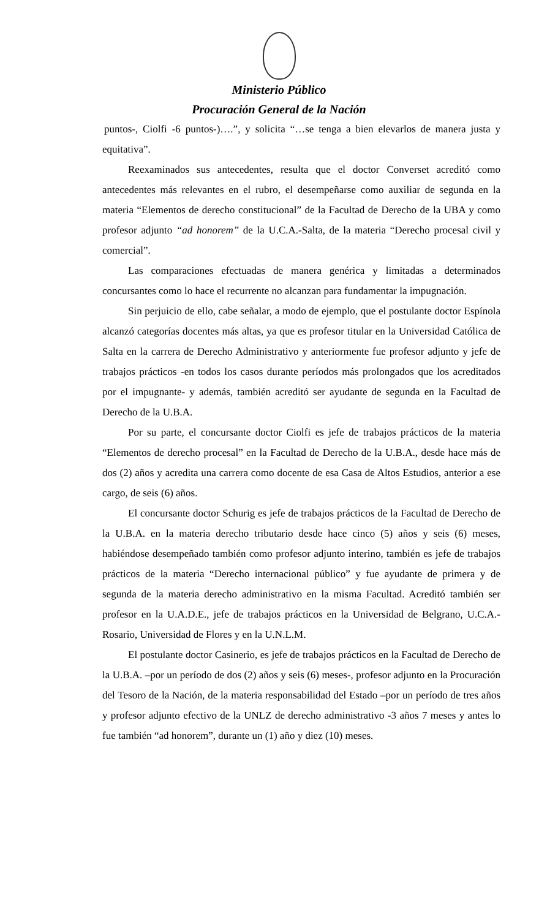Ministerio Público
Procuración General de la Nación
puntos-, Ciolfi -6 puntos-)….”, y solicita “…se tenga a bien elevarlos de manera justa y equitativa”.
Reexaminados sus antecedentes, resulta que el doctor Converset acreditó como antecedentes más relevantes en el rubro, el desempeñarse como auxiliar de segunda en la materia “Elementos de derecho constitucional” de la Facultad de Derecho de la UBA y como profesor adjunto “ad honorem” de la U.C.A.-Salta, de la materia “Derecho procesal civil y comercial”.
Las comparaciones efectuadas de manera genérica y limitadas a determinados concursantes como lo hace el recurrente no alcanzan para fundamentar la impugnación.
Sin perjuicio de ello, cabe señalar, a modo de ejemplo, que el postulante doctor Espínola alcanzó categorías docentes más altas, ya que es profesor titular en la Universidad Católica de Salta en la carrera de Derecho Administrativo y anteriormente fue profesor adjunto y jefe de trabajos prácticos -en todos los casos durante períodos más prolongados que los acreditados por el impugnante- y además, también acreditó ser ayudante de segunda en la Facultad de Derecho de la U.B.A.
Por su parte, el concursante doctor Ciolfi es jefe de trabajos prácticos de la materia “Elementos de derecho procesal” en la Facultad de Derecho de la U.B.A., desde hace más de dos (2) años y acredita una carrera como docente de esa Casa de Altos Estudios, anterior a ese cargo, de seis (6) años.
El concursante doctor Schurig es jefe de trabajos prácticos de la Facultad de Derecho de la U.B.A. en la materia derecho tributario desde hace cinco (5) años y seis (6) meses, habiéndose desempeñado también como profesor adjunto interino, también es jefe de trabajos prácticos de la materia “Derecho internacional público” y fue ayudante de primera y de segunda de la materia derecho administrativo en la misma Facultad. Acreditó también ser profesor en la U.A.D.E., jefe de trabajos prácticos en la Universidad de Belgrano, U.C.A.-Rosario, Universidad de Flores y en la U.N.L.M.
El postulante doctor Casinerio, es jefe de trabajos prácticos en la Facultad de Derecho de la U.B.A. –por un período de dos (2) años y seis (6) meses-, profesor adjunto en la Procuración del Tesoro de la Nación, de la materia responsabilidad del Estado –por un período de tres años y profesor adjunto efectivo de la UNLZ de derecho administrativo -3 años 7 meses y antes lo fue también “ad honorem”, durante un (1) año y diez (10) meses.